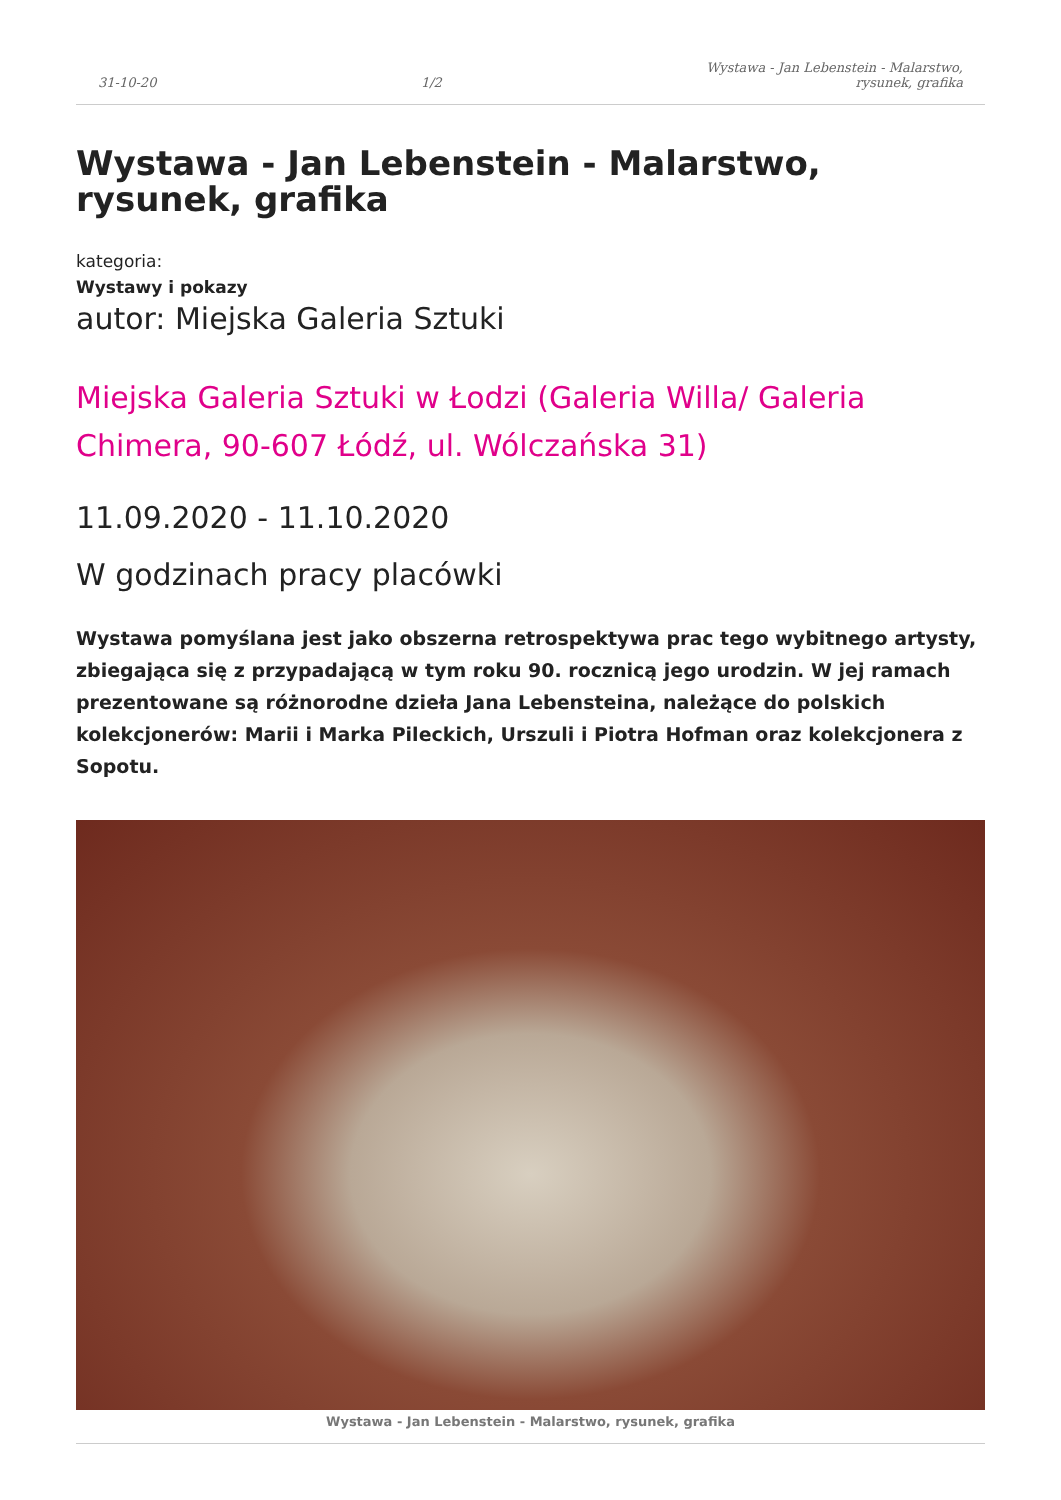31-10-20 1/2 Wystawa - Jan Lebenstein - Malarstwo,
rysunek, grafika
Wystawa - Jan Lebenstein - Malarstwo, rysunek, grafika
kategoria:
Wystawy i pokazy
autor: Miejska Galeria Sztuki
Miejska Galeria Sztuki w Łodzi (Galeria Willa/ Galeria Chimera, 90-607 Łódź, ul. Wólczańska 31)
11.09.2020 - 11.10.2020
W godzinach pracy placówki
Wystawa pomyślana jest jako obszerna retrospektywa prac tego wybitnego artysty, zbiegająca się z przypadającą w tym roku 90. rocznicą jego urodzin. W jej ramach prezentowane są różnorodne dzieła Jana Lebensteina, należące do polskich kolekcjonerów: Marii i Marka Pileckich, Urszuli i Piotra Hofman oraz kolekcjonera z Sopotu.
Wystawa - Jan Lebenstein - Malarstwo, rysunek, grafika